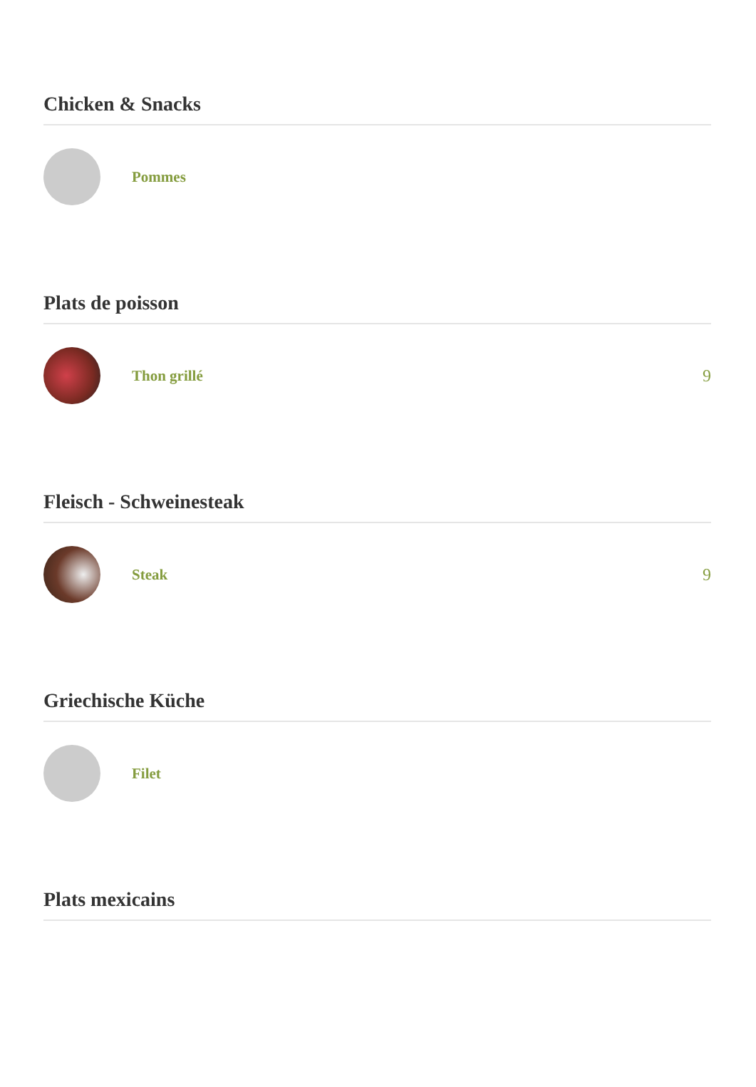Chicken & Snacks
Pommes
Plats de poisson
Thon grillé 9
Fleisch - Schweinesteak
Steak 9
Griechische Küche
Filet
Plats mexicains